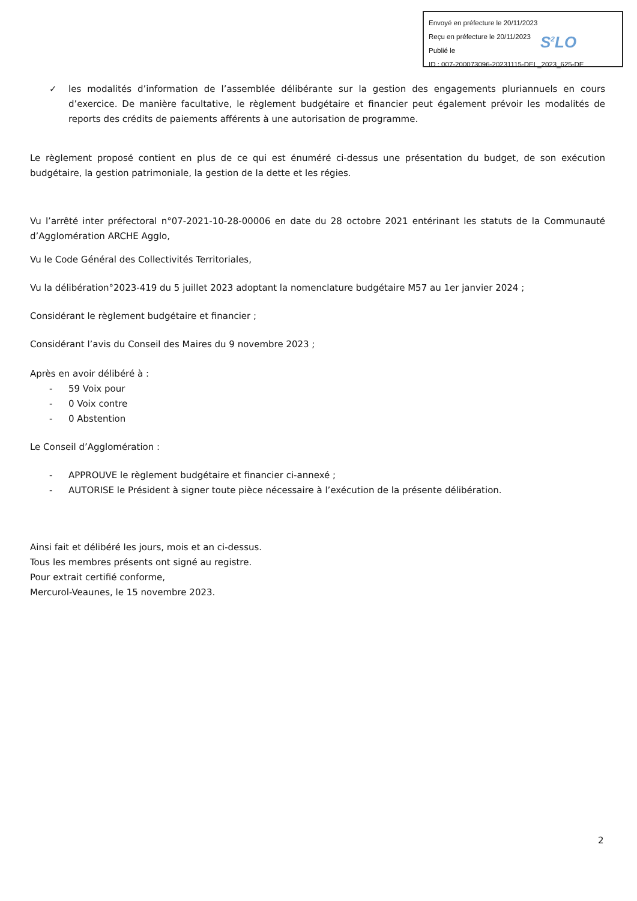Envoyé en préfecture le 20/11/2023
Reçu en préfecture le 20/11/2023
Publié le
ID : 007-200073096-20231115-DEL_2023_625-DE
S<sup>2</sup>LO
✓ les modalités d’information de l’assemblée délibérante sur la gestion des engagements pluriannuels en cours d’exercice. De manière facultative, le règlement budgétaire et financier peut également prévoir les modalités de reports des crédits de paiements afférents à une autorisation de programme.
Le règlement proposé contient en plus de ce qui est énuméré ci-dessus une présentation du budget, de son exécution budgétaire, la gestion patrimoniale, la gestion de la dette et les régies.
Vu l’arrêté inter préfectoral n°07-2021-10-28-00006 en date du 28 octobre 2021 entérinant les statuts de la Communauté d’Agglomération ARCHE Agglo,
Vu le Code Général des Collectivités Territoriales,
Vu la délibération°2023-419 du 5 juillet 2023 adoptant la nomenclature budgétaire M57 au 1er janvier 2024 ;
Considérant le règlement budgétaire et financier ;
Considérant l’avis du Conseil des Maires du 9 novembre 2023 ;
Après en avoir délibéré à :
- 59 Voix pour
- 0 Voix contre
- 0 Abstention
Le Conseil d’Agglomération :
- APPROUVE le règlement budgétaire et financier ci-annexé ;
- AUTORISE le Président à signer toute pièce nécessaire à l’exécution de la présente délibération.
Ainsi fait et délibéré les jours, mois et an ci-dessus.
Tous les membres présents ont signé au registre.
Pour extrait certifié conforme,
Mercurol-Veaunes, le 15 novembre 2023.
2